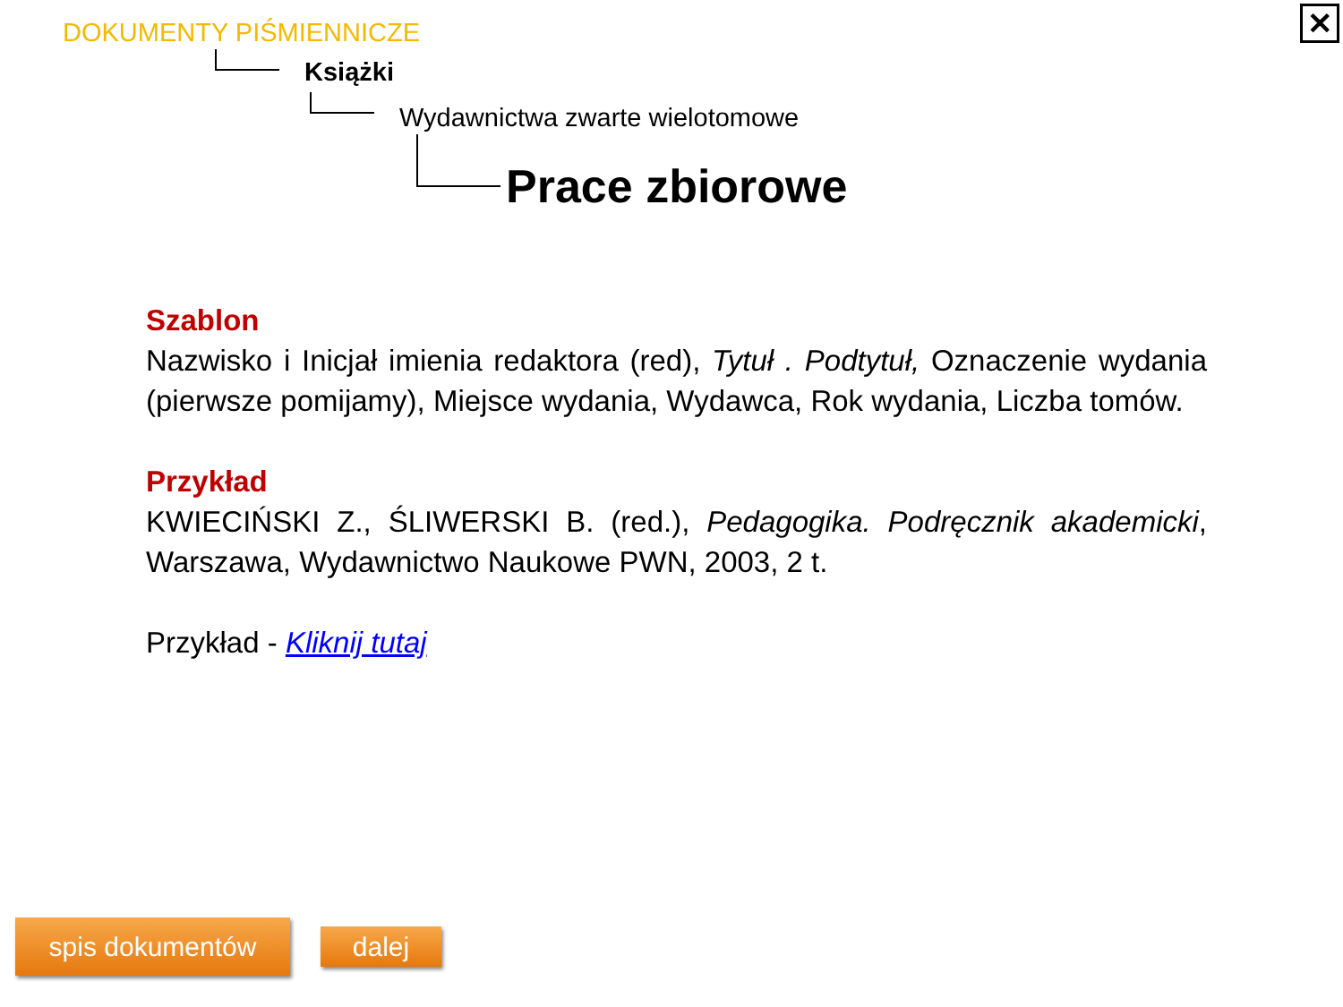DOKUMENTY PIŚMIENNICZE
Książki
Wydawnictwa zwarte wielotomowe
Prace zbiorowe
✕
Szablon
Nazwisko i Inicjał imienia redaktora (red), Tytuł . Podtytuł, Oznaczenie wydania (pierwsze pomijamy), Miejsce wydania, Wydawca, Rok wydania, Liczba tomów.
Przykład
KWIECIŃSKI Z., ŚLIWERSKI B. (red.), Pedagogika. Podręcznik akademicki, Warszawa, Wydawnictwo Naukowe PWN, 2003, 2 t.
Przykład - Kliknij tutaj
spis dokumentów dalej